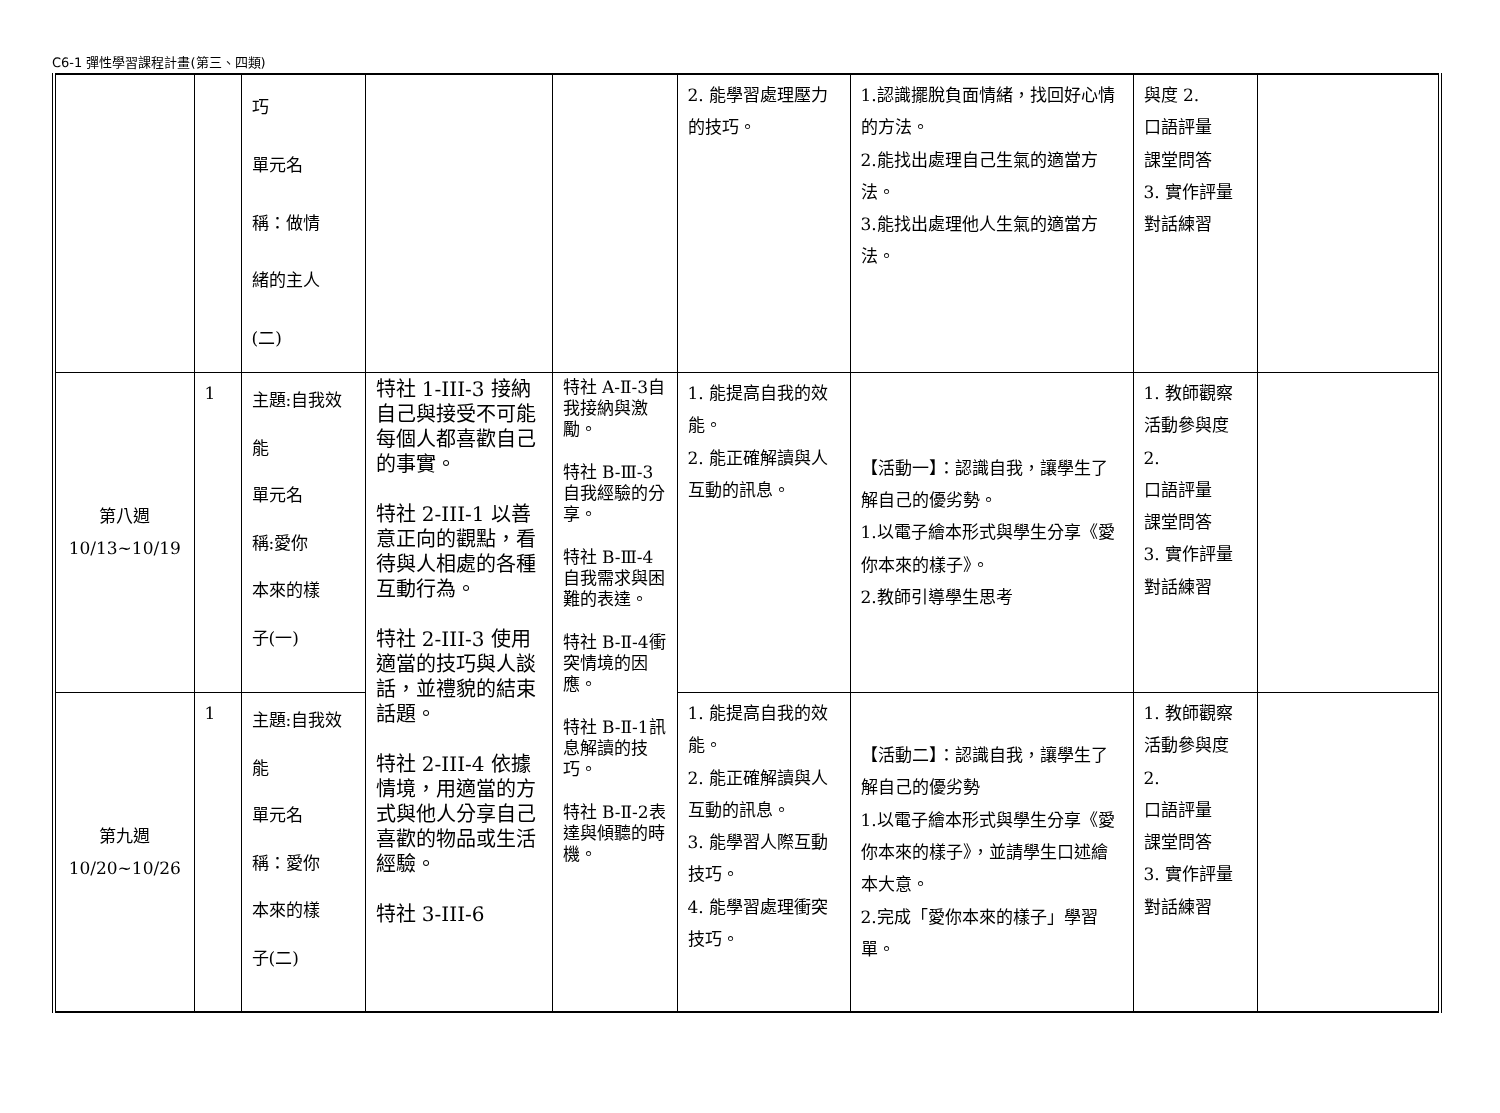C6-1 彈性學習課程計畫(第三、四類)
| | | 巧 單元名 稱：做情 緒的主人 (二) | | | 2. 能學習處理壓力的技巧。 | 1.認識擺脫負面情緒，找回好心情的方法。 2.能找出處理自己生氣的適當方法。 3.能找出處理他人生氣的適當方法。 | 與度 2. 口語評量 課堂問答 3. 實作評量對話練習 | |
| 第八週 10/13~10/19 | 1 | 主題:自我效能 單元名 稱:愛你 本來的樣 子(一) | 特社 1-III-3 接納自己與接受不可能每個人都喜歡自己的事實。 特社 2-III-1 以善意正向的觀點，看待與人相處的各種互動行為。 特社 2-III-3 使用適當的技巧與人談話，並禮貌的結束話題。 特社 2-III-4 依據情境，用適當的方式與他人分享自己喜歡的物品或生活經驗。 特社 3-III-6 | 特社 A-Ⅱ-3自我接納與激勵。 特社 B-Ⅲ-3自我經驗的分享。 特社 B-Ⅲ-4自我需求與困難的表達。 特社 B-Ⅱ-4衝突情境的因應。 特社 B-Ⅱ-1訊息解讀的技巧。 特社 B-Ⅱ-2表達與傾聽的時機。 | 1. 能提高自我的效能。 2. 能正確解讀與人互動的訊息。 | 【活動一】：認識自我，讓學生了解自己的優劣勢。 1.以電子繪本形式與學生分享《愛你本來的樣子》。 2.教師引導學生思考 | 1. 教師觀察活動參與度 2. 口語評量 課堂問答 3. 實作評量對話練習 | |
| 第九週 10/20~10/26 | 1 | 主題:自我效能 單元名 稱：愛你 本來的樣 子(二) | | | 1. 能提高自我的效能。 2. 能正確解讀與人互動的訊息。 3. 能學習人際互動技巧。 4. 能學習處理衝突技巧。 | 【活動二】：認識自我，讓學生了解自己的優劣勢 1.以電子繪本形式與學生分享《愛你本來的樣子》，並請學生口述繪本大意。 2.完成「愛你本來的樣子」學習單。 | 1. 教師觀察活動參與度 2. 口語評量 課堂問答 3. 實作評量對話練習 | |